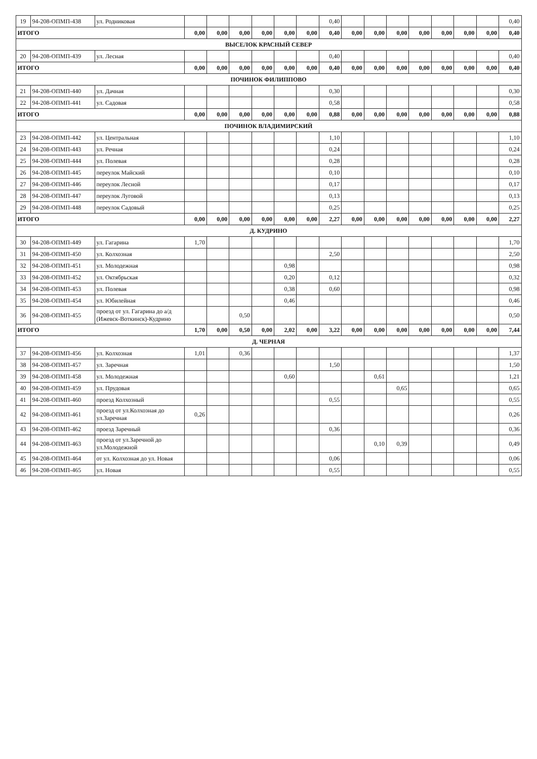| 19 | 94-208-ОПМП-438 | ул. Родниковая | | | | | | | 0,40 | | | | | | | | 0,40 |
| ИТОГО | | | 0,00 | 0,00 | 0,00 | 0,00 | 0,00 | 0,00 | 0,40 | 0,00 | 0,00 | 0,00 | 0,00 | 0,00 | 0,00 | 0,00 | 0,40 |
| ВЫСЕЛОК КРАСНЫЙ СЕВЕР | | | | | | | | | | | | | | | | | |
| 20 | 94-208-ОПМП-439 | ул. Лесная | | | | | | | 0,40 | | | | | | | | 0,40 |
| ИТОГО | | | 0,00 | 0,00 | 0,00 | 0,00 | 0,00 | 0,00 | 0,40 | 0,00 | 0,00 | 0,00 | 0,00 | 0,00 | 0,00 | 0,00 | 0,40 |
| ПОЧИНОК ФИЛИППОВО | | | | | | | | | | | | | | | | | |
| 21 | 94-208-ОПМП-440 | ул. Дачная | | | | | | | 0,30 | | | | | | | | 0,30 |
| 22 | 94-208-ОПМП-441 | ул. Садовая | | | | | | | 0,58 | | | | | | | | 0,58 |
| ИТОГО | | | 0,00 | 0,00 | 0,00 | 0,00 | 0,00 | 0,00 | 0,88 | 0,00 | 0,00 | 0,00 | 0,00 | 0,00 | 0,00 | 0,00 | 0,88 |
| ПОЧИНОК ВЛАДИМИРСКИЙ | | | | | | | | | | | | | | | | | |
| 23 | 94-208-ОПМП-442 | ул. Центральная | | | | | | | 1,10 | | | | | | | | 1,10 |
| 24 | 94-208-ОПМП-443 | ул. Речная | | | | | | | 0,24 | | | | | | | | 0,24 |
| 25 | 94-208-ОПМП-444 | ул. Полевая | | | | | | | 0,28 | | | | | | | | 0,28 |
| 26 | 94-208-ОПМП-445 | переулок Майский | | | | | | | 0,10 | | | | | | | | 0,10 |
| 27 | 94-208-ОПМП-446 | переулок Лесной | | | | | | | 0,17 | | | | | | | | 0,17 |
| 28 | 94-208-ОПМП-447 | переулок Луговой | | | | | | | 0,13 | | | | | | | | 0,13 |
| 29 | 94-208-ОПМП-448 | переулок Садовый | | | | | | | 0,25 | | | | | | | | 0,25 |
| ИТОГО | | | 0,00 | 0,00 | 0,00 | 0,00 | 0,00 | 0,00 | 2,27 | 0,00 | 0,00 | 0,00 | 0,00 | 0,00 | 0,00 | 0,00 | 2,27 |
| Д. КУДРИНО | | | | | | | | | | | | | | | | | |
| 30 | 94-208-ОПМП-449 | ул. Гагарина | 1,70 | | | | | | | | | | | | | | 1,70 |
| 31 | 94-208-ОПМП-450 | ул. Колхозная | | | | | | | 2,50 | | | | | | | | 2,50 |
| 32 | 94-208-ОПМП-451 | ул. Молодежная | | | | | 0,98 | | | | | | | | | | 0,98 |
| 33 | 94-208-ОПМП-452 | ул. Октябрьская | | | | | 0,20 | | 0,12 | | | | | | | | 0,32 |
| 34 | 94-208-ОПМП-453 | ул. Полевая | | | | | 0,38 | | 0,60 | | | | | | | | 0,98 |
| 35 | 94-208-ОПМП-454 | ул. Юбилейная | | | | | 0,46 | | | | | | | | | | 0,46 |
| 36 | 94-208-ОПМП-455 | проезд от ул. Гагарина до а/д (Ижевск-Воткинск)-Кудрино | | | 0,50 | | | | | | | | | | | | 0,50 |
| ИТОГО | | | 1,70 | 0,00 | 0,50 | 0,00 | 2,02 | 0,00 | 3,22 | 0,00 | 0,00 | 0,00 | 0,00 | 0,00 | 0,00 | 0,00 | 7,44 |
| Д. ЧЕРНАЯ | | | | | | | | | | | | | | | | | |
| 37 | 94-208-ОПМП-456 | ул. Колхозная | 1,01 | | 0,36 | | | | | | | | | | | | 1,37 |
| 38 | 94-208-ОПМП-457 | ул. Заречная | | | | | | | 1,50 | | | | | | | | 1,50 |
| 39 | 94-208-ОПМП-458 | ул. Молодежная | | | | | 0,60 | | | | 0,61 | | | | | | 1,21 |
| 40 | 94-208-ОПМП-459 | ул. Прудовая | | | | | | | | | | 0,65 | | | | | 0,65 |
| 41 | 94-208-ОПМП-460 | проезд Колхозный | | | | | | | 0,55 | | | | | | | | 0,55 |
| 42 | 94-208-ОПМП-461 | проезд от ул.Колхозная до ул.Заречная | 0,26 | | | | | | | | | | | | | | 0,26 |
| 43 | 94-208-ОПМП-462 | проезд Заречный | | | | | | | 0,36 | | | | | | | | 0,36 |
| 44 | 94-208-ОПМП-463 | проезд от ул.Заречной до ул.Молодежной | | | | | | | | | 0,10 | 0,39 | | | | | 0,49 |
| 45 | 94-208-ОПМП-464 | от ул. Колхозная до ул. Новая | | | | | | | 0,06 | | | | | | | | 0,06 |
| 46 | 94-208-ОПМП-465 | ул. Новая | | | | | | | 0,55 | | | | | | | | 0,55 |